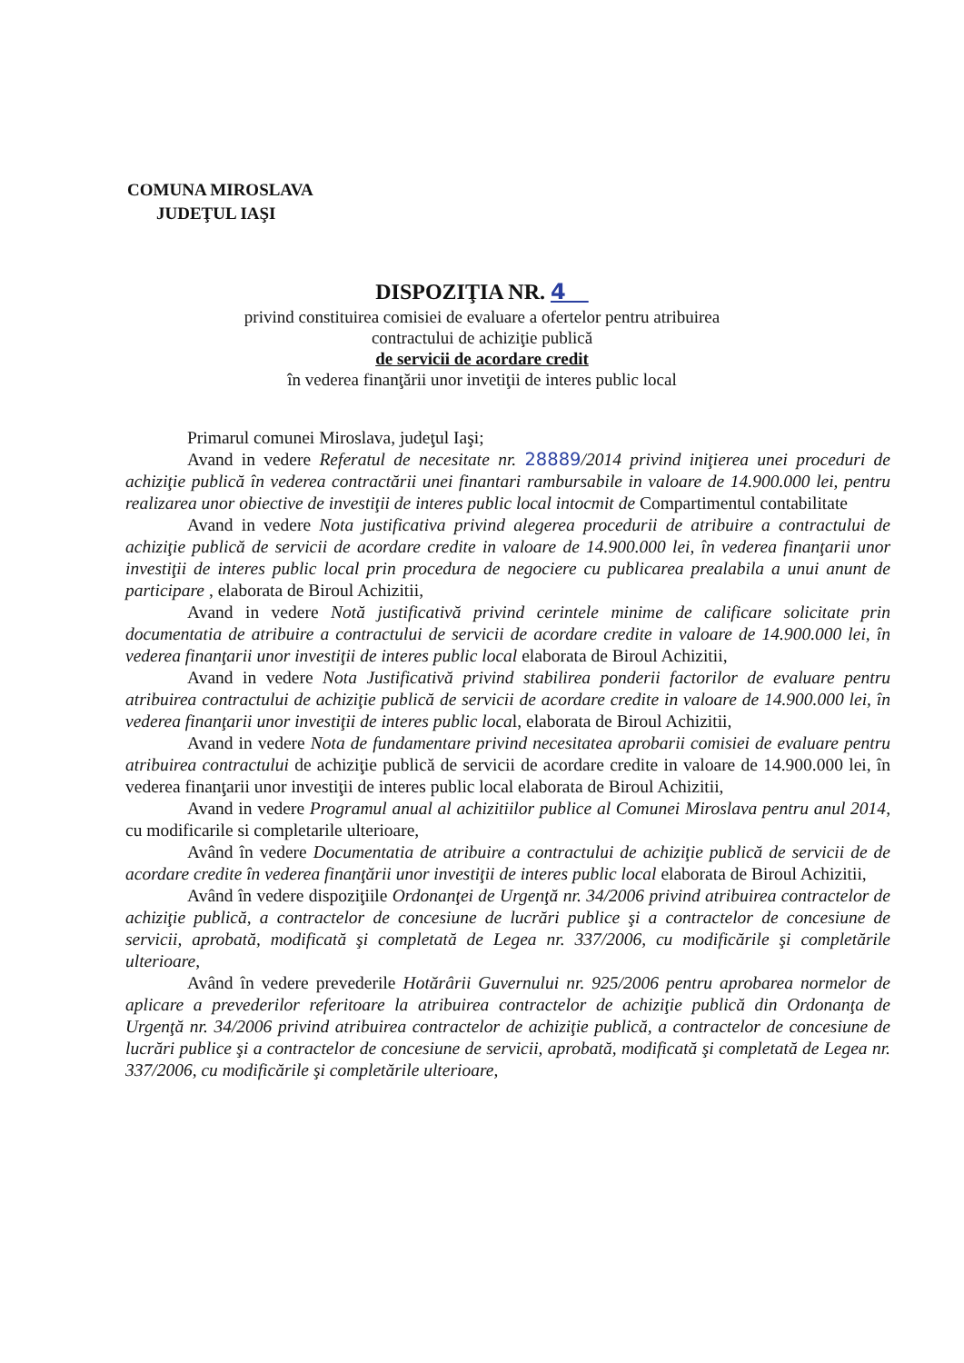COMUNA MIROSLAVA
JUDEŢUL IAŞI
DISPOZIŢIA NR. 4
privind constituirea comisiei de evaluare a ofertelor pentru atribuirea
contractului de achiziţie publică
de servicii de acordare credit
în vederea finanţării unor invetiţii de interes public local
Primarul comunei Miroslava, judeţul Iaşi;
Avand in vedere Referatul de necesitate nr. 28889/2014 privind iniţierea unei proceduri de achiziţie publică în vederea contractării unei finantari rambursabile in valoare de 14.900.000 lei, pentru realizarea unor obiective de investiţii de interes public local intocmit de Compartimentul contabilitate
Avand in vedere Nota justificativa privind alegerea procedurii de atribuire a contractului de achiziţie publică de servicii de acordare credite in valoare de 14.900.000 lei, în vederea finanţarii unor investiţii de interes public local prin procedura de negociere cu publicarea prealabila a unui anunt de participare , elaborata de Biroul Achizitii,
Avand in vedere Notă justificativă privind cerintele minime de calificare solicitate prin documentatia de atribuire a contractului de servicii de acordare credite in valoare de 14.900.000 lei, în vederea finanţarii unor investiţii de interes public local elaborata de Biroul Achizitii,
Avand in vedere Nota Justificativă privind stabilirea ponderii factorilor de evaluare pentru atribuirea contractului de achiziţie publică de servicii de acordare credite in valoare de 14.900.000 lei, în vederea finanţarii unor investiţii de interes public local, elaborata de Biroul Achizitii,
Avand in vedere Nota de fundamentare privind necesitatea aprobarii comisiei de evaluare pentru atribuirea contractului de achiziţie publică de servicii de acordare credite in valoare de 14.900.000 lei, în vederea finanţarii unor investiţii de interes public local elaborata de Biroul Achizitii,
Avand in vedere Programul anual al achizitiilor publice al Comunei Miroslava pentru anul 2014, cu modificarile si completarile ulterioare,
Având în vedere Documentatia de atribuire a contractului de achiziţie publică de servicii de de acordare credite în vederea finanţării unor investiţii de interes public local elaborata de Biroul Achizitii,
Având în vedere dispoziţiile Ordonanţei de Urgenţă nr. 34/2006 privind atribuirea contractelor de achiziţie publică, a contractelor de concesiune de lucrări publice şi a contractelor de concesiune de servicii, aprobată, modificată şi completată de Legea nr. 337/2006, cu modificările şi completările ulterioare,
Având în vedere prevederile Hotărârii Guvernului nr. 925/2006 pentru aprobarea normelor de aplicare a prevederilor referitoare la atribuirea contractelor de achiziţie publică din Ordonanţa de Urgenţă nr. 34/2006 privind atribuirea contractelor de achiziţie publică, a contractelor de concesiune de lucrări publice şi a contractelor de concesiune de servicii, aprobată, modificată şi completată de Legea nr. 337/2006, cu modificările şi completările ulterioare,